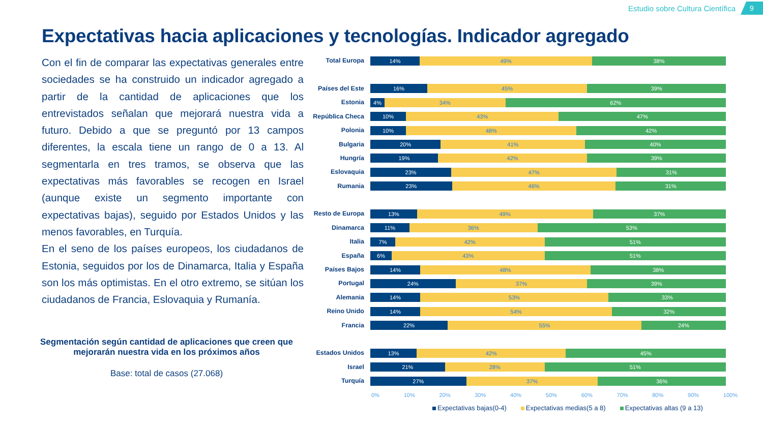Estudio sobre Cultura Científica 9
Expectativas hacia aplicaciones y tecnologías. Indicador agregado
Con el fin de comparar las expectativas generales entre sociedades se ha construido un indicador agregado a partir de la cantidad de aplicaciones que los entrevistados señalan que mejorará nuestra vida a futuro. Debido a que se preguntó por 13 campos diferentes, la escala tiene un rango de 0 a 13. Al segmentarla en tres tramos, se observa que las expectativas más favorables se recogen en Israel (aunque existe un segmento importante con expectativas bajas), seguido por Estados Unidos y las menos favorables, en Turquía.
En el seno de los países europeos, los ciudadanos de Estonia, seguidos por los de Dinamarca, Italia y España son los más optimistas. En el otro extremo, se sitúan los ciudadanos de Francia, Eslovaquia y Rumanía.
Segmentación según cantidad de aplicaciones que creen que mejorarán nuestra vida en los próximos años
Base: total de casos (27.068)
Total Europa
14% 49% 38%
Países del Este
16% 45% 39%
Estonia
4% 34% 62%
República Checa
10% 43% 47%
Polonia
10% 48% 42%
Bulgaria
20% 41% 40%
Hungría
19% 42% 39%
Eslovaquia
23% 47% 31%
Rumania
23% 46% 31%
Resto de Europa
13% 49% 37%
Dinamarca
11% 36% 53%
Italia
7% 42% 51%
España
6% 43% 51%
Países Bajos
14% 48% 38%
Portugal
24% 37% 39%
Alemania
14% 53% 33%
Reino Unido
14% 54% 32%
Francia
22% 55% 24%
Estados Unidos
13% 42% 45%
Israel
21% 28% 51%
Turquía
27% 37% 36%
0% 10% 20% 30% 40% 50% 60% 70% 80% 90% 100%
Expectativas bajas(0-4) Expectativas medias(5 a 8) Expectativas altas (9 a 13)